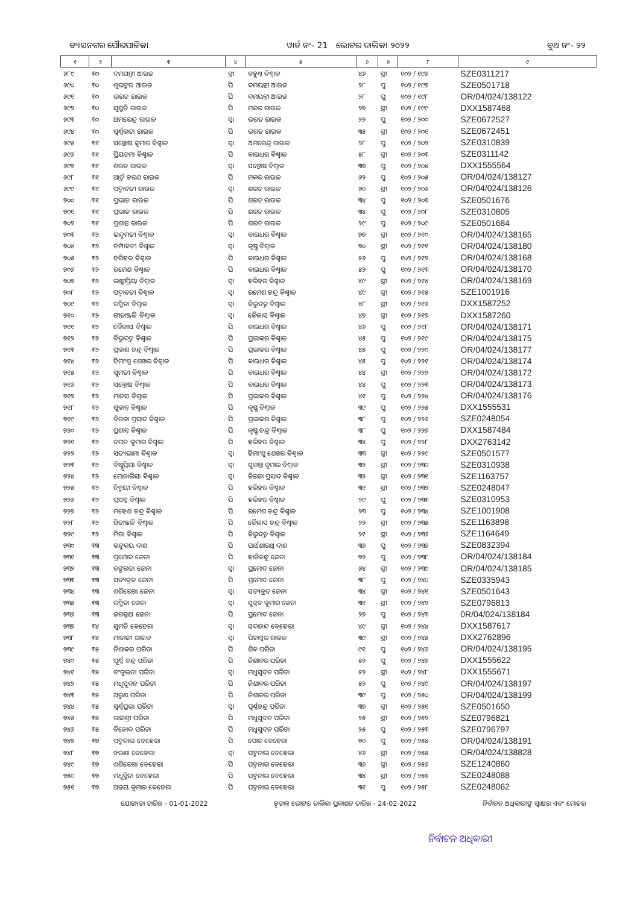ବ୍ୟାସନଗର ପୌରପାଳିକା ୱାର୍ଡ ନଂ- 21 ଭୋଟର ତାଲିକା ୨୦୨୨ ବୁଥ ନଂ- ୨୨
| ୧ | ୨ | ୩ | ୪ | ୫ | ୬ | ୭ | ୮ | ୯ |
| --- | --- | --- | --- | --- | --- | --- | --- | --- |
| ୬୮୯ | ୩୦ | ଦମୟନ୍ତୀ ଆଉଜ | ସ୍ତ୍ରୀ | ବହୁଣ୍ଠ ବିଶ୍ୱାଳ | ୪୬ | ସ୍ତ୍ରୀ | ୧୦୨ / ୧୯୬ | SZE0311217 |
| ୬୯୦ | ୩୦ | ଶୁଭଙ୍କର ଆଉଜ | ପି | ଦମୟନ୍ତୀ ଆଉଜ | ୨୮ | ପୁ | ୧୦୨ / ୧୯୭ | SZE0501718 |
| ୬୯୧ | ୩୦ | ଭରତ ରାଉଳ | ପି | ଦମୟନ୍ତୀ ଆଉଜ | ୨୮ | ପୁ | ୧୦୨ / ୧୯୮ | OR/04/024/138122 |
| ୬୯୨ | ୩୦ | ସୁଶ୍ରୁତି ରାଉଳ | ପି | ମକର ରାଉଳ | ୨୭ | ସ୍ତ୍ରୀ | ୧୦୨ / ୧୯୯ | DXX1587468 |
| ୬୯୩ | ୩୦ | ଅମରେନ୍ଦ୍ର ରାଉଳ | ସ୍ୱା | ଭରତ ରାଉଳ | ୨୨ | ପୁ | ୧୦୨ / ୨୦୦ | SZE0672527 |
| ୬୯୪ | ୩୦ | ସ୍ୱର୍ଣ୍ଣଲତା ରାଉଳ | ପି | ଭରତ ରାଉଳ | ୩୫ | ସ୍ତ୍ରୀ | ୧୦୨ / ୨୦୧ | SZE0672451 |
| ୬୯୫ | ୩୧ | ସନ୍ତୋଷ କୁମାର ବିଶ୍ୱାଳ | ସ୍ୱା | ଅମରେନ୍ଦ୍ର ରାଉଳ | ୨୮ | ପୁ | ୧୦୨ / ୨୦୨ | SZE0310839 |
| ୬୯୬ | ୩୧ | ପ୍ରିୟତମା ବିଶ୍ୱାଳ | ପି | ବାଇଧର ବିଶ୍ୱାଳ | ୫୮ | ସ୍ତ୍ରୀ | ୧୦୨ / ୨୦୩ | SZE0311142 |
| ୬୯୭ | ୩୧ | ଶରତ ରାଉଳ | ସ୍ୱା | ସନ୍ତୋଷ ବିଶ୍ୱାଳ | ୩୭ | ପୁ | ୧୦୨ / ୨୦୪ | DXX1555564 |
| ୬୯୮ | ୩୧ | ଆର୍ତ୍ତ ଚରଣ ରାଉଳ | ପି | ମକର ରାଉଳ | ୬୨ | ପୁ | ୧୦୨ / ୨୦୫ | OR/04/024/138127 |
| ୬୯୯ | ୩୧ | ପଦ୍ମାବତୀ ରାଉଳ | ସ୍ୱା | ଶରତ ରାଉଳ | ୬୦ | ସ୍ତ୍ରୀ | ୧୦୨ / ୨୦୬ | OR/04/024/138126 |
| ୭୦୦ | ୩୧ | ପ୍ରଭାତ ରାଉଳ | ପି | ଶରତ ରାଉଳ | ୩୪ | ପୁ | ୧୦୨ / ୨୦୭ | SZE0501676 |
| ୭୦୧ | ୩୧ | ପ୍ରଭାତ ରାଉଳ | ପି | ଶରତ ରାଉଳ | ୩୪ | ପୁ | ୧୦୨ / ୨୦୮ | SZE0310805 |
| ୭୦୨ | ୩୧ | ପ୍ରଶାନ୍ତ ରାଉଳ | ପି | ଶରତ ରାଉଳ | ୨୯ | ପୁ | ୧୦୨ / ୨୦୯ | SZE0501684 |
| ୭୦୩ | ୩୨ | ଇନ୍ଦୁମତୀ ବିଶ୍ୱାଳ | ସ୍ୱା | ବାଇଧର ବିଶ୍ୱାଳ | ୭୭ | ସ୍ତ୍ରୀ | ୧୦୨ / ୨୧୦ | OR/04/024/138165 |
| ୭୦୪ | ୩୨ | ଚମ୍ପାବତୀ ବିଶ୍ୱାଳ | ସ୍ୱା | କୃଷ୍ଣ ବିଶ୍ୱାଳ | ୭୦ | ସ୍ତ୍ରୀ | ୧୦୨ / ୨୧୧ | OR/04/024/138180 |
| ୭୦୫ | ୩୨ | ହରିହର ବିଶ୍ୱାଳ | ପି | ବାଇଧର ବିଶ୍ୱାଳ | ୫୬ | ପୁ | ୧୦୨ / ୨୧୨ | OR/04/024/138168 |
| ୭୦୬ | ୩୨ | ରମେଶ ବିଶ୍ୱାଳ | ପି | ବାଇଧର ବିଶ୍ୱାଳ | ୫୨ | ପୁ | ୧୦୨ / ୨୧୩ | OR/04/024/138170 |
| ୭୦୭ | ୩୨ | ଲକ୍ଷ୍ମୀପ୍ରିୟା ବିଶ୍ୱାଳ | ସ୍ୱା | ହରିହର ବିଶ୍ୱାଳ | ୪୯ | ସ୍ତ୍ରୀ | ୧୦୨ / ୨୧୪ | OR/04/024/138169 |
| ୭୦୮ | ୩୨ | ପଦ୍ମାବତୀ ବିଶ୍ୱାଳ | ସ୍ୱା | ରମେଶ ଚନ୍ଦ୍ର ବିଶ୍ୱାଳ | ୪୯ | ସ୍ତ୍ରୀ | ୧୦୨ / ୨୧୫ | SZE1001916 |
| ୭୦୯ | ୩୨ | ରଶ୍ମିତା ବିଶ୍ୱାଳ | ସ୍ୱା | ବିଭୁଦତ୍ତ ବିଶ୍ୱାଳ | ୪୮ | ସ୍ତ୍ରୀ | ୧୦୨ / ୨୧୬ | DXX1587252 |
| ୭୧୦ | ୩୨ | ଗୀତାଞ୍ଜଳି ବିଶ୍ୱାଳ | ସ୍ୱା | କୈଳାସ ବିଶ୍ୱାଳ | ୪୭ | ସ୍ତ୍ରୀ | ୧୦୨ / ୨୧୭ | DXX1587260 |
| ୭୧୧ | ୩୨ | କୈଳାସ ବିଶ୍ୱାଳ | ପି | ବାଇଧର ବିଶ୍ୱାଳ | ୪୬ | ପୁ | ୧୦୨ / ୨୧୮ | OR/04/024/138171 |
| ୭୧୨ | ୩୨ | ବିଭୁଦତ୍ତ ବିଶ୍ୱାଳ | ପି | ପ୍ରଭାକର ବିଶ୍ୱାଳ | ୪୫ | ପୁ | ୧୦୨ / ୨୧୯ | OR/04/024/138175 |
| ୭୧୩ | ୩୨ | ପ୍ରକାଶ ଚନ୍ଦ୍ର ବିଶ୍ୱାଳ | ପି | ପ୍ରଭାକର ବିଶ୍ୱାଳ | ୪୫ | ପୁ | ୧୦୨ / ୨୨୦ | OR/04/024/138177 |
| ୭୧୪ | ୩୨ | ହିମାଂଶୁ ଶେଖର ବିଶ୍ୱାଳ | ପି | ବାଇଧର ବିଶ୍ୱାଳ | ୪୫ | ପୁ | ୧୦୨ / ୨୨୧ | OR/04/024/138174 |
| ୭୧୫ | ୩୨ | ସୁମତୀ ବିଶ୍ୱାଳ | ପି | ବାଇଧର ବିଶ୍ୱାଳ | ୪୪ | ସ୍ତ୍ରୀ | ୧୦୨ / ୨୨୨ | OR/04/024/138172 |
| ୭୧୬ | ୩୨ | ସନ୍ତୋଷ ବିଶ୍ୱାଳ | ପି | ବାଇଧର ବିଶ୍ୱାଳ | ୪୪ | ପୁ | ୧୦୨ / ୨୨୩ | OR/04/024/138173 |
| ୭୧୭ | ୩୨ | ମାନସ ବିଶ୍ୱାଳ | ପି | ପ୍ରଭାକର ବିଶ୍ୱାଳ | ୪୧ | ପୁ | ୧୦୨ / ୨୨୪ | OR/04/024/138176 |
| ୭୧୮ | ୩୨ | ସୁକାନ୍ତ ବିଶ୍ୱାଳ | ପି | କୃଷ୍ଣ ବିଶ୍ୱାଳ | ୩୯ | ପୁ | ୧୦୨ / ୨୨୫ | DXX1555531 |
| ୭୧୯ | ୩୨ | ବିରଜା ପ୍ରସାଦ ବିଶ୍ୱାଳ | ପି | ପ୍ରଭାକର ବିଶ୍ୱାଳ | ୩୮ | ପୁ | ୧୦୨ / ୨୨୬ | SZE0248054 |
| ୭୨୦ | ୩୨ | ପ୍ରଶାନ୍ତ ବିଶ୍ୱାଳ | ପି | କୃଷ୍ଣ ଚନ୍ଦ୍ର ବିଶ୍ୱାଳ | ୩୮ | ପୁ | ୧୦୨ / ୨୨୭ | DXX1587484 |
| ୭୨୧ | ୩୨ | ତପନ କୁମାର ବିଶ୍ୱାଳ | ପି | ହରିହର ବିଶ୍ୱାଳ | ୩୪ | ପୁ | ୧୦୨ / ୨୨୮ | DXX2763142 |
| ୭୨୨ | ୩୨ | ସତ୍ୟଭାମା ବିଶ୍ୱାଳ | ସ୍ୱା | ହିମାଂଶୁ ଶେଖର ବିଶ୍ୱାଳ | ୩୩ | ସ୍ତ୍ରୀ | ୧୦୨ / ୨୨୯ | SZE0501577 |
| ୭୨୩ | ୩୨ | ବିଷ୍ଣୁପ୍ରିୟା ବିଶ୍ୱାଳ | ସ୍ୱା | ସୁକାନ୍ତ କୁମାର ବିଶ୍ୱାଳ | ୩୨ | ସ୍ତ୍ରୀ | ୧୦୨ / ୨୩୦ | SZE0310938 |
| ୭୨୪ | ୩୨ | ମୋନାଲିସା ବିଶ୍ୱାଳ | ସ୍ୱା | ବିରଜା ପ୍ରସାଦ ବିଶ୍ୱାଳ | ୩୨ | ସ୍ତ୍ରୀ | ୧୦୨ / ୨୩୧ | SZE1163757 |
| ୭୨୫ | ୩୨ | ଚିନ୍ମୟୀ ବିଶ୍ୱାଳ | ପି | ହରିହର ବିଶ୍ୱାଳ | ୩୧ | ସ୍ତ୍ରୀ | ୧୦୨ / ୨୩୨ | SZE0248047 |
| ୭୨୬ | ୩୨ | ପ୍ରସନ୍ନ ବିଶ୍ୱାଳ | ପି | ହରିହର ବିଶ୍ୱାଳ | ୨୯ | ପୁ | ୧୦୨ / ୨୩୩ | SZE0310953 |
| ୭୨୭ | ୩୨ | ମହେଶ ଚନ୍ଦ୍ର ବିଶ୍ୱାଳ | ପି | ରମେଶ ଚନ୍ଦ୍ର ବିଶ୍ୱାଳ | ୨୩ | ପୁ | ୧୦୨ / ୨୩୪ | SZE1001908 |
| ୭୨୮ | ୩୨ | ଗିତାଞ୍ଜଳି ବିଶ୍ୱାଳ | ପି | କୈଳାସ ଚନ୍ଦ୍ର ବିଶ୍ୱାଳ | ୨୨ | ସ୍ତ୍ରୀ | ୧୦୨ / ୨୩୫ | SZE1163898 |
| ୭୨୯ | ୩୨ | ମିରା ବିଶ୍ୱାଳ | ପି | ବିଭୁଦତ୍ତ ବିଶ୍ୱାଳ | ୨୧ | ସ୍ତ୍ରୀ | ୧୦୨ / ୨୩୬ | SZE1164649 |
| ୭୩୦ | ୩୩ | କନ୍ଦୁକୟ ଦାଶ | ପି | ପାର୍ଥଶାରଥି ଦାଶ | ୩୬ | ପୁ | ୧୦୨ / ୨୩୭ | SZE0832394 |
| ୭୩୧ | ୩୩ | ପ୍ରମୋଦ ଜେନା | ପି | ହାଡିବନ୍ଧୁ ଜେନା | ୭୨ | ପୁ | ୧୦୨ / ୨୩୮ | OR/04/024/138184 |
| ୭୩୨ | ୩୩ | ରଙ୍ଗଲତା ଜେନା | ସ୍ୱା | ପ୍ରମୋଦ ଜେନା | ୬୪ | ସ୍ତ୍ରୀ | ୧୦୨ / ୨୩୯ | OR/04/024/138185 |
| ୭୩୩ | ୩୩ | ସତ୍ୟବ୍ରତ ଜେନା | ପି | ପ୍ରମୋଦ ଜେନା | ୩୮ | ପୁ | ୧୦୨ / ୨୪୦ | SZE0335943 |
| ୭୩୪ | ୩୩ | ଶଶିରେଖା ଜେନା | ସ୍ୱା | ସତ୍ୟବ୍ରତ ଜେନା | ୩୪ | ସ୍ତ୍ରୀ | ୧୦୨ / ୨୪୧ | SZE0501643 |
| ୭୩୫ | ୩୩ | ରଶ୍ମିତା ଜେନା | ସ୍ୱା | ସୁବ୍ରତ କୁମାର ଜେନା | ୩୧ | ସ୍ତ୍ରୀ | ୧୦୨ / ୨୪୨ | SZE0796813 |
| ୭୩୬ | ୩୩ | ଜଗନ୍ନାଥ ଜେନା | ପି | ପ୍ରମୋଦ ଜେନା | ୨୭ | ପୁ | ୧୦୨ / ୨୪୩ | 0R/04/024/138184 |
| ୭୩୭ | ୩୪ | ସୁମତି ବେହେରା | ସ୍ୱା | ସଦାନନ୍ଦ ବେହେରା | ୪୯ | ସ୍ତ୍ରୀ | ୧୦୨ / ୨୪୪ | DXX1587617 |
| ୭୩୮ | ୩୪ | ମାତାଜୀ ରାଉଳ | ସ୍ୱା | ପିତାମ୍ବର ରାଉଳ | ୩୯ | ସ୍ତ୍ରୀ | ୧୦୨ / ୨୪୫ | DXX2762896 |
| ୭୩୯ | ୩୫ | ନିଶାକର ପରିଡା | ପି | ଶିବ ପରିଡା | ୯୧ | ପୁ | ୧୦୨ / ୨୪୬ | OR/04/024/138195 |
| ୭୪୦ | ୩୫ | ପୂର୍ଣ୍ଣ ଚନ୍ଦ୍ର ପରିଡା | ପି | ନିଶାକର ପରିଡା | ୫୨ | ପୁ | ୧୦୨ / ୨୪୭ | DXX1555622 |
| ୭୪୧ | ୩୫ | ବଂଜୁଲତା ପରିଡା | ସ୍ୱା | ମଧୁସୁଦନ ପରିଡା | ୫୨ | ସ୍ତ୍ରୀ | ୧୦୨ / ୨୪୮ | DXX1555671 |
| ୭୪୨ | ୩୫ | ମଧୁସୁଦନ ପରିଡା | ପି | ନିଶାକର ପରିଡା | ୫୨ | ପୁ | ୧୦୨ / ୨୪୯ | OR/04/024/138197 |
| ୭୪୩ | ୩୫ | ଅରୁଣ ପରିଡା | ପି | ନିଶାକର ପରିଡା | ୩୯ | ପୁ | ୧୦୨ / ୨୫୦ | OR/04/024/138199 |
| ୭୪୪ | ୩୫ | ସ୍ୱର୍ଣ୍ଣପ୍ରଭା ପରିଡା | ସ୍ୱା | ପୂର୍ଣ୍ଣଚନ୍ଦ୍ର ପରିଡା | ୩୭ | ସ୍ତ୍ରୀ | ୧୦୨ / ୨୫୧ | SZE0501650 |
| ୭୪୫ | ୩୫ | ରାଜଶ୍ରୀ ପରିଡା | ପି | ମଧୁସୁଦନ ପରିଡା | ୨୫ | ସ୍ତ୍ରୀ | ୧୦୨ / ୨୫୨ | SZE0796821 |
| ୭୪୬ | ୩୫ | ବିନୋଦ ପରିଡା | ପି | ମଧୁସୁଦନ ପରିଡା | ୨୫ | ପୁ | ୧୦୨ / ୨୫୩ | SZE0796797 |
| ୭୪୭ | ୩୭ | ପଦ୍ମନାଭ ବେହେରା | ପି | ପୋକ ବେହେରା | ୭୦ | ପୁ | ୧୦୨ / ୨୫୪ | OR/04/024/138191 |
| ୭୪୮ | ୩୭ | ଝରଣା ବେହେରା | ସ୍ୱା | ପଦ୍ମନାଭ ବେହେରା | ୪୬ | ସ୍ତ୍ରୀ | ୧୦୨ / ୨୫୫ | OR/04/024/138828 |
| ୭୪୯ | ୩୭ | ଶଶିରେଖା ବେହେରା | ପି | ପଦ୍ମନାଭ ବେହେରା | ୩୬ | ସ୍ତ୍ରୀ | ୧୦୨ / ୨୫୬ | SZE1240860 |
| ୭୫୦ | ୩୭ | ମଧୁସ୍ମିତା ବେହେରା | ପି | ପଦ୍ମନାଭ ବେହେରା | ୩୪ | ସ୍ତ୍ରୀ | ୧୦୨ / ୨୫୭ | SZE0248088 |
| ୭୫୧ | ୩୭ | ଅଜୟ କୁମାର ବେହେରା | ପି | ପଦ୍ମନାଭ ବେହେରା | ୩୧ | ପୁ | ୧୦୨ / ୨୫୮ | SZE0248062 |
ଯୋଗ୍ୟତା ତାରିଖ - 01-01-2022 ଚୂଡାନ୍ତ ଭୋଟର ତାଲିକା ପ୍ରକାଶନ ତାରିଖ - 24-02-2022 ନିର୍ବାଚନ ଅଧିକାରୀଙ୍କ ସ୍ୱାକ୍ଷର ଏବଂ ମୋହର
ନିର୍ବାଚନ ଅଧିକାରୀ